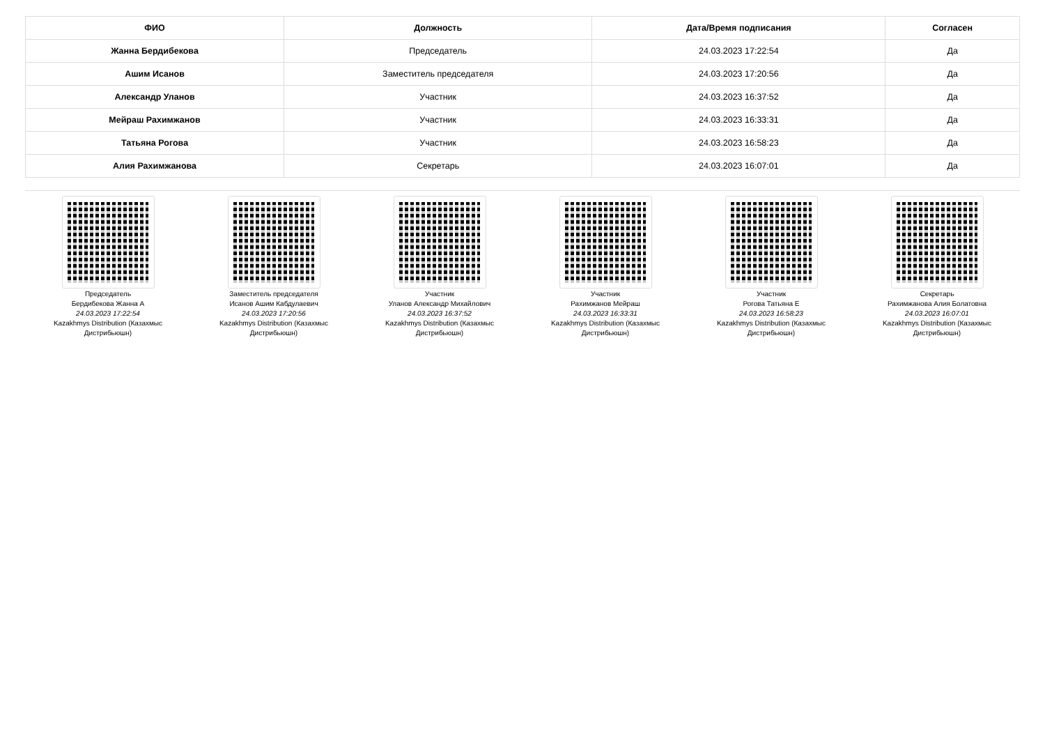| ФИО | Должность | Дата/Время подписания | Согласен |
| --- | --- | --- | --- |
| Жанна Бердибекова | Председатель | 24.03.2023 17:22:54 | Да |
| Ашим Исанов | Заместитель председателя | 24.03.2023 17:20:56 | Да |
| Александр Уланов | Участник | 24.03.2023 16:37:52 | Да |
| Мейраш Рахимжанов | Участник | 24.03.2023 16:33:31 | Да |
| Татьяна Рогова | Участник | 24.03.2023 16:58:23 | Да |
| Алия Рахимжанова | Секретарь | 24.03.2023 16:07:01 | Да |
Председатель
Бердибекова Жанна А
24.03.2023 17:22:54
Kazakhmys Distribution (Казахмыс
Дистрибьюшн)
Заместитель председателя
Исанов Ашим Кабдулаевич
24.03.2023 17:20:56
Kazakhmys Distribution (Казахмыс
Дистрибьюшн)
Участник
Уланов Александр Михайлович
24.03.2023 16:37:52
Kazakhmys Distribution (Казахмыс
Дистрибьюшн)
Участник
Рахимжанов Мейраш
24.03.2023 16:33:31
Kazakhmys Distribution (Казахмыс
Дистрибьюшн)
Участник
Рогова Татьяна Е
24.03.2023 16:58:23
Kazakhmys Distribution (Казахмыс
Дистрибьюшн)
Секретарь
Рахимжанова Алия Болатовна
24.03.2023 16:07:01
Kazakhmys Distribution (Казахмыс
Дистрибьюшн)